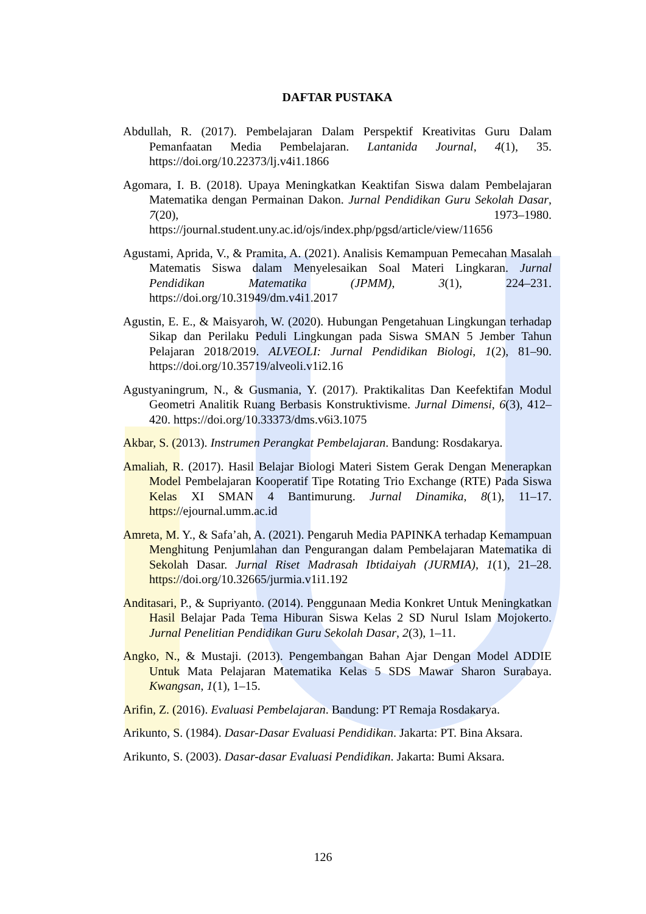DAFTAR PUSTAKA
Abdullah, R. (2017). Pembelajaran Dalam Perspektif Kreativitas Guru Dalam Pemanfaatan Media Pembelajaran. Lantanida Journal, 4(1), 35. https://doi.org/10.22373/lj.v4i1.1866
Agomara, I. B. (2018). Upaya Meningkatkan Keaktifan Siswa dalam Pembelajaran Matematika dengan Permainan Dakon. Jurnal Pendidikan Guru Sekolah Dasar, 7(20), 1973–1980. https://journal.student.uny.ac.id/ojs/index.php/pgsd/article/view/11656
Agustami, Aprida, V., & Pramita, A. (2021). Analisis Kemampuan Pemecahan Masalah Matematis Siswa dalam Menyelesaikan Soal Materi Lingkaran. Jurnal Pendidikan Matematika (JPMM), 3(1), 224–231. https://doi.org/10.31949/dm.v4i1.2017
Agustin, E. E., & Maisyaroh, W. (2020). Hubungan Pengetahuan Lingkungan terhadap Sikap dan Perilaku Peduli Lingkungan pada Siswa SMAN 5 Jember Tahun Pelajaran 2018/2019. ALVEOLI: Jurnal Pendidikan Biologi, 1(2), 81–90. https://doi.org/10.35719/alveoli.v1i2.16
Agustyaningrum, N., & Gusmania, Y. (2017). Praktikalitas Dan Keefektifan Modul Geometri Analitik Ruang Berbasis Konstruktivisme. Jurnal Dimensi, 6(3), 412–420. https://doi.org/10.33373/dms.v6i3.1075
Akbar, S. (2013). Instrumen Perangkat Pembelajaran. Bandung: Rosdakarya.
Amaliah, R. (2017). Hasil Belajar Biologi Materi Sistem Gerak Dengan Menerapkan Model Pembelajaran Kooperatif Tipe Rotating Trio Exchange (RTE) Pada Siswa Kelas XI SMAN 4 Bantimurung. Jurnal Dinamika, 8(1), 11–17. https://ejournal.umm.ac.id
Amreta, M. Y., & Safa’ah, A. (2021). Pengaruh Media PAPINKA terhadap Kemampuan Menghitung Penjumlahan dan Pengurangan dalam Pembelajaran Matematika di Sekolah Dasar. Jurnal Riset Madrasah Ibtidaiyah (JURMIA), 1(1), 21–28. https://doi.org/10.32665/jurmia.v1i1.192
Anditasari, P., & Supriyanto. (2014). Penggunaan Media Konkret Untuk Meningkatkan Hasil Belajar Pada Tema Hiburan Siswa Kelas 2 SD Nurul Islam Mojokerto. Jurnal Penelitian Pendidikan Guru Sekolah Dasar, 2(3), 1–11.
Angko, N., & Mustaji. (2013). Pengembangan Bahan Ajar Dengan Model ADDIE Untuk Mata Pelajaran Matematika Kelas 5 SDS Mawar Sharon Surabaya. Kwangsan, 1(1), 1–15.
Arifin, Z. (2016). Evaluasi Pembelajaran. Bandung: PT Remaja Rosdakarya.
Arikunto, S. (1984). Dasar-Dasar Evaluasi Pendidikan. Jakarta: PT. Bina Aksara.
Arikunto, S. (2003). Dasar-dasar Evaluasi Pendidikan. Jakarta: Bumi Aksara.
126